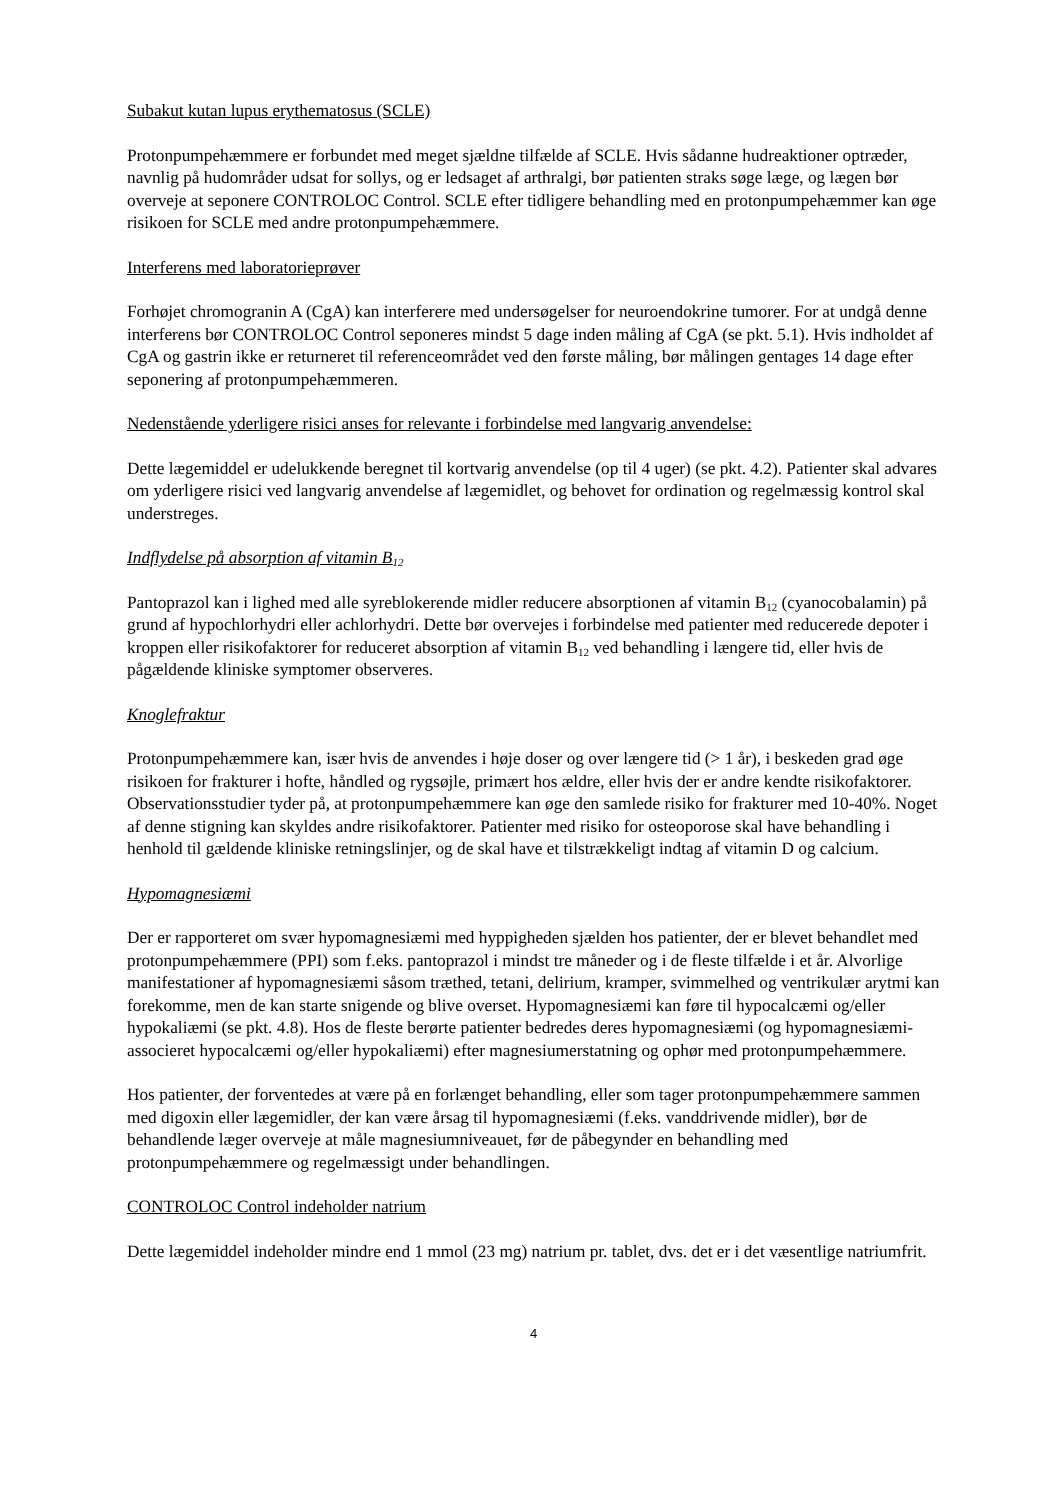Subakut kutan lupus erythematosus (SCLE)
Protonpumpehæmmere er forbundet med meget sjældne tilfælde af SCLE. Hvis sådanne hudreaktioner optræder, navnlig på hudområder udsat for sollys, og er ledsaget af arthralgi, bør patienten straks søge læge, og lægen bør overveje at seponere CONTROLOC Control. SCLE efter tidligere behandling med en protonpumpehæmmer kan øge risikoen for SCLE med andre protonpumpehæmmere.
Interferens med laboratorieprøver
Forhøjet chromogranin A (CgA) kan interferere med undersøgelser for neuroendokrine tumorer. For at undgå denne interferens bør CONTROLOC Control seponeres mindst 5 dage inden måling af CgA (se pkt. 5.1). Hvis indholdet af CgA og gastrin ikke er returneret til referenceområdet ved den første måling, bør målingen gentages 14 dage efter seponering af protonpumpehæmmeren.
Nedenstående yderligere risici anses for relevante i forbindelse med langvarig anvendelse:
Dette lægemiddel er udelukkende beregnet til kortvarig anvendelse (op til 4 uger) (se pkt. 4.2). Patienter skal advares om yderligere risici ved langvarig anvendelse af lægemidlet, og behovet for ordination og regelmæssig kontrol skal understreges.
Indflydelse på absorption af vitamin B<sub>12</sub>
Pantoprazol kan i lighed med alle syreblokerende midler reducere absorptionen af vitamin B<sub>12</sub> (cyanocobalamin) på grund af hypochlorhydri eller achlorhydri. Dette bør overvejes i forbindelse med patienter med reducerede depoter i kroppen eller risikofaktorer for reduceret absorption af vitamin B<sub>12</sub> ved behandling i længere tid, eller hvis de pågældende kliniske symptomer observeres.
Knoglefraktur
Protonpumpehæmmere kan, især hvis de anvendes i høje doser og over længere tid (> 1 år), i beskeden grad øge risikoen for frakturer i hofte, håndled og rygsøjle, primært hos ældre, eller hvis der er andre kendte risikofaktorer. Observationsstudier tyder på, at protonpumpehæmmere kan øge den samlede risiko for frakturer med 10-40%. Noget af denne stigning kan skyldes andre risikofaktorer. Patienter med risiko for osteoporose skal have behandling i henhold til gældende kliniske retningslinjer, og de skal have et tilstrækkeligt indtag af vitamin D og calcium.
Hypomagnesiæmi
Der er rapporteret om svær hypomagnesiæmi med hyppigheden sjælden hos patienter, der er blevet behandlet med protonpumpehæmmere (PPI) som f.eks. pantoprazol i mindst tre måneder og i de fleste tilfælde i et år. Alvorlige manifestationer af hypomagnesiæmi såsom træthed, tetani, delirium, kramper, svimmelhed og ventrikulær arytmi kan forekomme, men de kan starte snigende og blive overset. Hypomagnesiæmi kan føre til hypocalcæmi og/eller hypokaliæmi (se pkt. 4.8). Hos de fleste berørte patienter bedredes deres hypomagnesiæmi (og hypomagnesiæmi-associeret hypocalcæmi og/eller hypokaliæmi) efter magnesiumerstatning og ophør med protonpumpehæmmere.
Hos patienter, der forventedes at være på en forlænget behandling, eller som tager protonpumpehæmmere sammen med digoxin eller lægemidler, der kan være årsag til hypomagnesiæmi (f.eks. vanddrivende midler), bør de behandlende læger overveje at måle magnesiumniveauet, før de påbegynder en behandling med protonpumpehæmmere og regelmæssigt under behandlingen.
CONTROLOC Control indeholder natrium
Dette lægemiddel indeholder mindre end 1 mmol (23 mg) natrium pr. tablet, dvs. det er i det væsentlige natriumfrit.
4